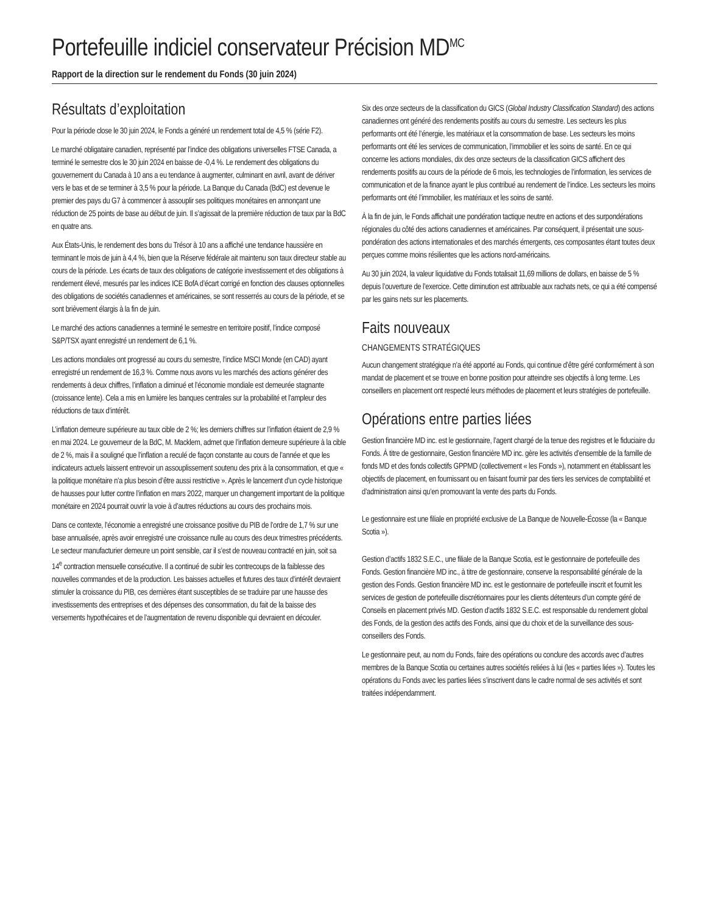Portefeuille indiciel conservateur Précision MD<sup>MC</sup>
Rapport de la direction sur le rendement du Fonds (30 juin 2024)
Résultats d’exploitation
Pour la période close le 30 juin 2024, le Fonds a généré un rendement total de 4,5 % (série F2).
Le marché obligataire canadien, représenté par l’indice des obligations universelles FTSE Canada, a terminé le semestre clos le 30 juin 2024 en baisse de -0,4 %. Le rendement des obligations du gouvernement du Canada à 10 ans a eu tendance à augmenter, culminant en avril, avant de dériver vers le bas et de se terminer à 3,5 % pour la période. La Banque du Canada (BdC) est devenue le premier des pays du G7 à commencer à assouplir ses politiques monétaires en annonçant une réduction de 25 points de base au début de juin. Il s’agissait de la première réduction de taux par la BdC en quatre ans.
Aux États-Unis, le rendement des bons du Trésor à 10 ans a affiché une tendance haussière en terminant le mois de juin à 4,4 %, bien que la Réserve fédérale ait maintenu son taux directeur stable au cours de la période. Les écarts de taux des obligations de catégorie investissement et des obligations à rendement élevé, mesurés par les indices ICE BofA d’écart corrigé en fonction des clauses optionnelles des obligations de sociétés canadiennes et américaines, se sont resserrés au cours de la période, et se sont brièvement élargis à la fin de juin.
Le marché des actions canadiennes a terminé le semestre en territoire positif, l’indice composé S&P/TSX ayant enregistré un rendement de 6,1 %.
Les actions mondiales ont progressé au cours du semestre, l’indice MSCI Monde (en CAD) ayant enregistré un rendement de 16,3 %. Comme nous avons vu les marchés des actions générer des rendements à deux chiffres, l’inflation a diminué et l’économie mondiale est demeurée stagnante (croissance lente). Cela a mis en lumière les banques centrales sur la probabilité et l’ampleur des réductions de taux d’intérêt.
L’inflation demeure supérieure au taux cible de 2 %; les derniers chiffres sur l’inflation étaient de 2,9 % en mai 2024. Le gouverneur de la BdC, M. Macklem, admet que l’inflation demeure supérieure à la cible de 2 %, mais il a souligné que l’inflation a reculé de façon constante au cours de l’année et que les indicateurs actuels laissent entrevoir un assouplissement soutenu des prix à la consommation, et que « la politique monétaire n’a plus besoin d’être aussi restrictive ». Après le lancement d’un cycle historique de hausses pour lutter contre l’inflation en mars 2022, marquer un changement important de la politique monétaire en 2024 pourrait ouvrir la voie à d’autres réductions au cours des prochains mois.
Dans ce contexte, l’économie a enregistré une croissance positive du PIB de l’ordre de 1,7 % sur une base annualisée, après avoir enregistré une croissance nulle au cours des deux trimestres précédents. Le secteur manufacturier demeure un point sensible, car il s’est de nouveau contracté en juin, soit sa 14<sup>e</sup> contraction mensuelle consécutive. Il a continué de subir les contrecoups de la faiblesse des nouvelles commandes et de la production. Les baisses actuelles et futures des taux d’intérêt devraient stimuler la croissance du PIB, ces dernières étant susceptibles de se traduire par une hausse des investissements des entreprises et des dépenses des consommation, du fait de la baisse des versements hypothécaires et de l’augmentation de revenu disponible qui devraient en découler.
Six des onze secteurs de la classification du GICS (Global Industry Classification Standard) des actions canadiennes ont généré des rendements positifs au cours du semestre. Les secteurs les plus performants ont été l’énergie, les matériaux et la consommation de base. Les secteurs les moins performants ont été les services de communication, l’immobilier et les soins de santé. En ce qui concerne les actions mondiales, dix des onze secteurs de la classification GICS affichent des rendements positifs au cours de la période de 6 mois, les technologies de l’information, les services de communication et de la finance ayant le plus contribué au rendement de l’indice. Les secteurs les moins performants ont été l’immobilier, les matériaux et les soins de santé.
À la fin de juin, le Fonds affichait une pondération tactique neutre en actions et des surpondérations régionales du côté des actions canadiennes et américaines. Par conséquent, il présentait une sous-pondération des actions internationales et des marchés émergents, ces composantes étant toutes deux perçues comme moins résilientes que les actions nord-américains.
Au 30 juin 2024, la valeur liquidative du Fonds totalisait 11,69 millions de dollars, en baisse de 5 % depuis l’ouverture de l’exercice. Cette diminution est attribuable aux rachats nets, ce qui a été compensé par les gains nets sur les placements.
Faits nouveaux
CHANGEMENTS STRATÉGIQUES
Aucun changement stratégique n’a été apporté au Fonds, qui continue d’être géré conformément à son mandat de placement et se trouve en bonne position pour atteindre ses objectifs à long terme. Les conseillers en placement ont respecté leurs méthodes de placement et leurs stratégies de portefeuille.
Opérations entre parties liées
Gestion financière MD inc. est le gestionnaire, l’agent chargé de la tenue des registres et le fiduciaire du Fonds. À titre de gestionnaire, Gestion financière MD inc. gère les activités d’ensemble de la famille de fonds MD et des fonds collectifs GPPMD (collectivement « les Fonds »), notamment en établissant les objectifs de placement, en fournissant ou en faisant fournir par des tiers les services de comptabilité et d’administration ainsi qu’en promouvant la vente des parts du Fonds.
Le gestionnaire est une filiale en propriété exclusive de La Banque de Nouvelle-Écosse (la « Banque Scotia »).
Gestion d’actifs 1832 S.E.C., une filiale de la Banque Scotia, est le gestionnaire de portefeuille des Fonds. Gestion financière MD inc., à titre de gestionnaire, conserve la responsabilité générale de la gestion des Fonds. Gestion financière MD inc. est le gestionnaire de portefeuille inscrit et fournit les services de gestion de portefeuille discrétionnaires pour les clients détenteurs d’un compte géré de Conseils en placement privés MD. Gestion d’actifs 1832 S.E.C. est responsable du rendement global des Fonds, de la gestion des actifs des Fonds, ainsi que du choix et de la surveillance des sous-conseillers des Fonds.
Le gestionnaire peut, au nom du Fonds, faire des opérations ou conclure des accords avec d’autres membres de la Banque Scotia ou certaines autres sociétés reliées à lui (les « parties liées »). Toutes les opérations du Fonds avec les parties liées s’inscrivent dans le cadre normal de ses activités et sont traitées indépendamment.